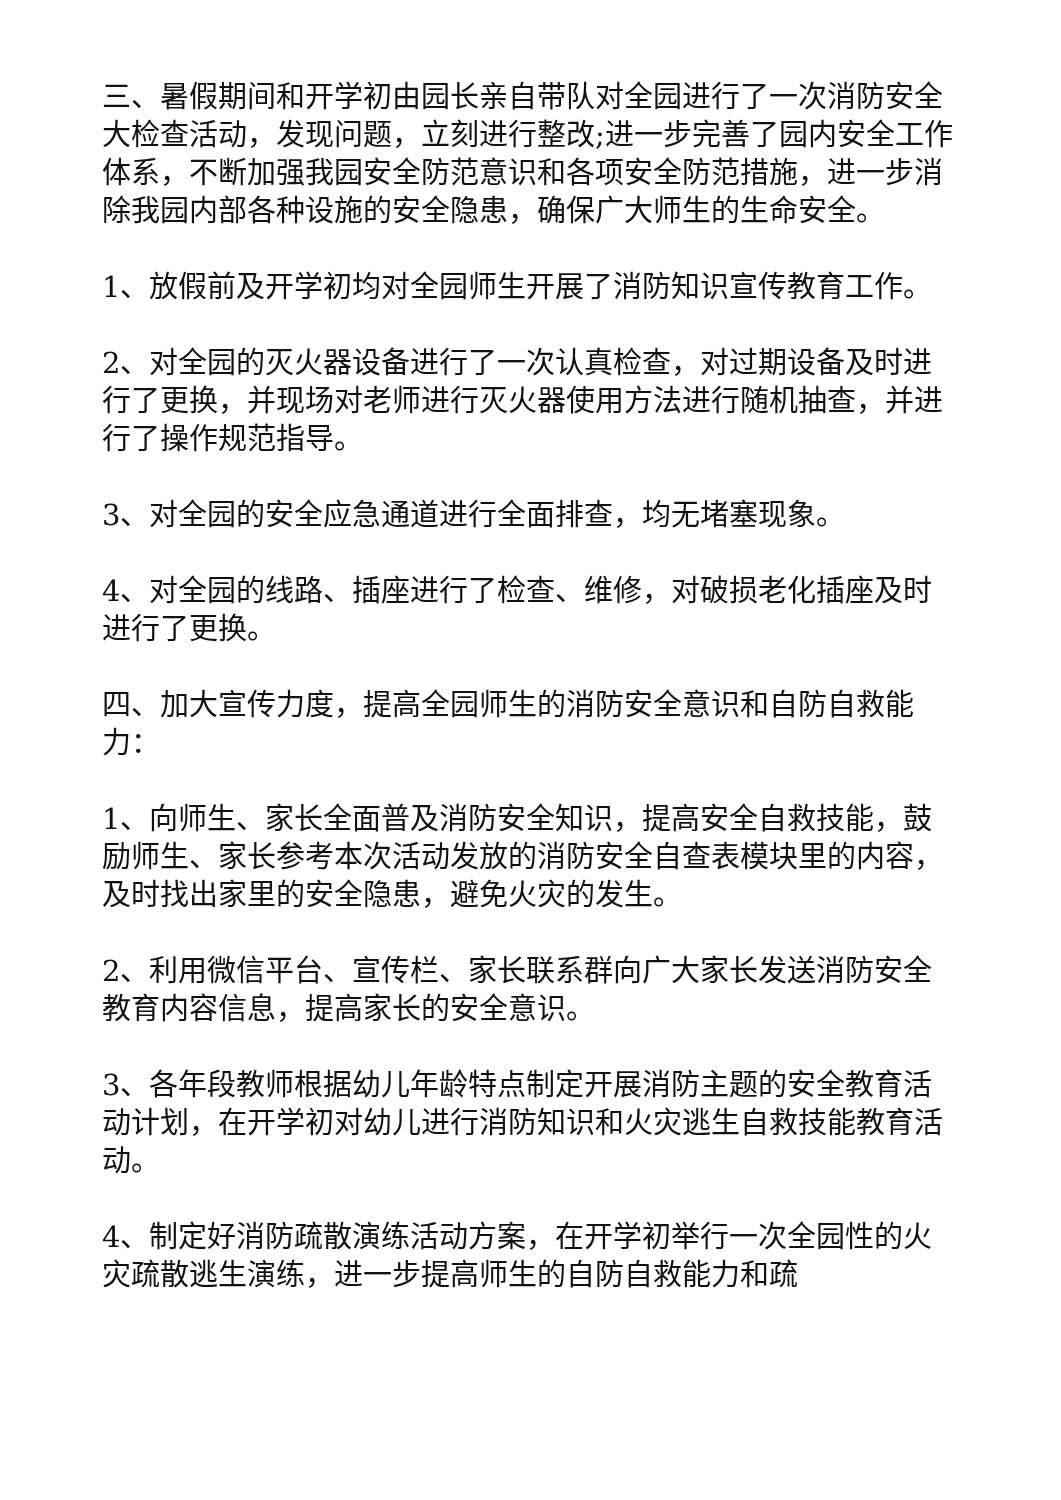三、暑假期间和开学初由园长亲自带队对全园进行了一次消防安全大检查活动，发现问题，立刻进行整改;进一步完善了园内安全工作体系，不断加强我园安全防范意识和各项安全防范措施，进一步消除我园内部各种设施的安全隐患，确保广大师生的生命安全。
1、放假前及开学初均对全园师生开展了消防知识宣传教育工作。
2、对全园的灭火器设备进行了一次认真检查，对过期设备及时进行了更换，并现场对老师进行灭火器使用方法进行随机抽查，并进行了操作规范指导。
3、对全园的安全应急通道进行全面排查，均无堵塞现象。
4、对全园的线路、插座进行了检查、维修，对破损老化插座及时进行了更换。
四、加大宣传力度，提高全园师生的消防安全意识和自防自救能力：
1、向师生、家长全面普及消防安全知识，提高安全自救技能，鼓励师生、家长参考本次活动发放的消防安全自查表模块里的内容，及时找出家里的安全隐患，避免火灾的发生。
2、利用微信平台、宣传栏、家长联系群向广大家长发送消防安全教育内容信息，提高家长的安全意识。
3、各年段教师根据幼儿年龄特点制定开展消防主题的安全教育活动计划，在开学初对幼儿进行消防知识和火灾逃生自救技能教育活动。
4、制定好消防疏散演练活动方案，在开学初举行一次全园性的火灾疏散逃生演练，进一步提高师生的自防自救能力和疏